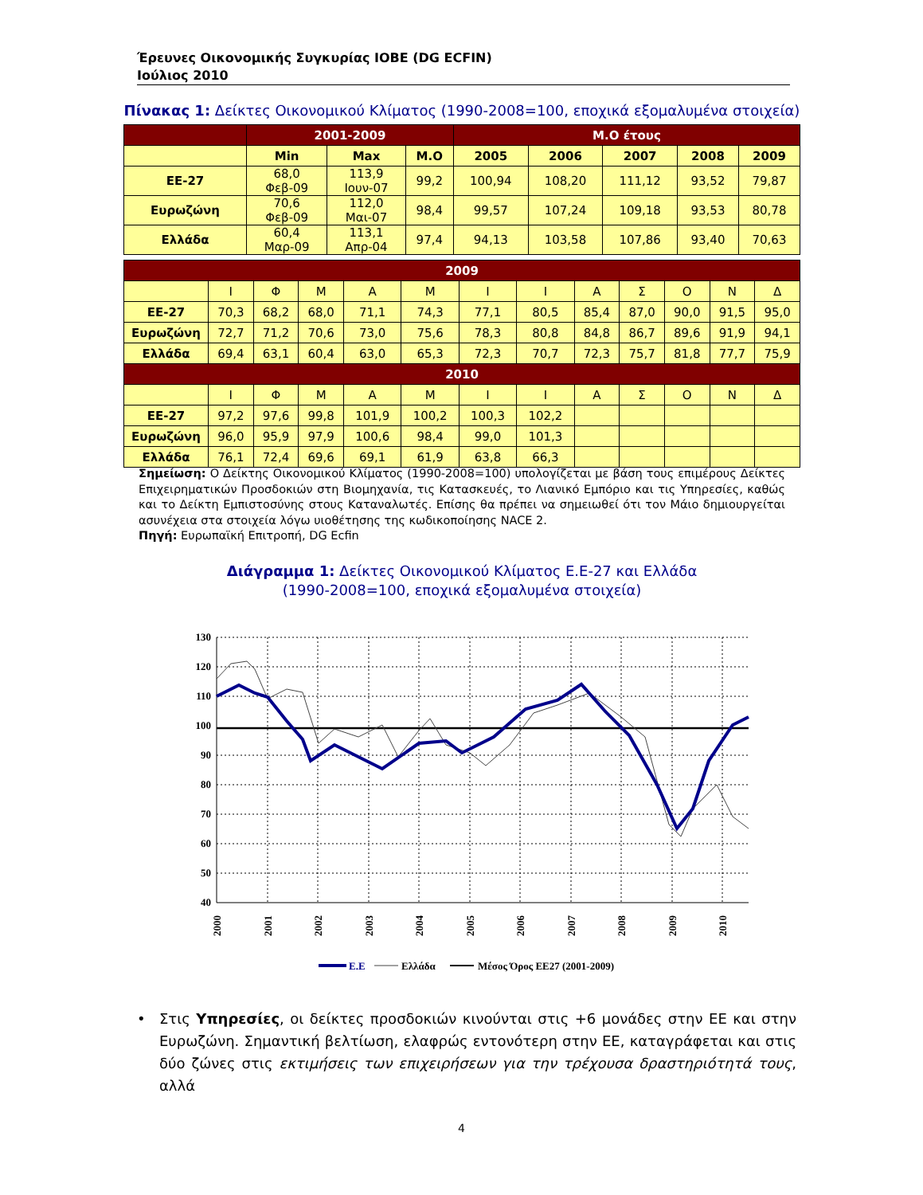Έρευνες Οικονομικής Συγκυρίας ΙΟΒΕ (DG ECFIN)
Ιούλιος 2010
Πίνακας 1: Δείκτες Οικονομικού Κλίματος (1990-2008=100, εποχικά εξομαλυμένα στοιχεία)
| | 2001-2009 | | | Μ.Ο έτους | | | | |
| | Min | Max | Μ.Ο | 2005 | 2006 | 2007 | 2008 | 2009 |
| ΕΕ-27 | 68,0 Φεβ-09 | 113,9 Ιουν-07 | 99,2 | 100,94 | 108,20 | 111,12 | 93,52 | 79,87 |
| Ευρωζώνη | 70,6 Φεβ-09 | 112,0 Μαι-07 | 98,4 | 99,57 | 107,24 | 109,18 | 93,53 | 80,78 |
| Ελλάδα | 60,4 Μαρ-09 | 113,1 Απρ-04 | 97,4 | 94,13 | 103,58 | 107,86 | 93,40 | 70,63 |
| 2009 | | | | | | | | | | | | |
| | Ι | Φ | Μ | Α | Μ | Ι | Ι | Α | Σ | Ο | Ν | Δ |
| ΕΕ-27 | 70,3 | 68,2 | 68,0 | 71,1 | 74,3 | 77,1 | 80,5 | 85,4 | 87,0 | 90,0 | 91,5 | 95,0 |
| Ευρωζώνη | 72,7 | 71,2 | 70,6 | 73,0 | 75,6 | 78,3 | 80,8 | 84,8 | 86,7 | 89,6 | 91,9 | 94,1 |
| Ελλάδα | 69,4 | 63,1 | 60,4 | 63,0 | 65,3 | 72,3 | 70,7 | 72,3 | 75,7 | 81,8 | 77,7 | 75,9 |
| 2010 | | | | | | | | | | | | |
| | Ι | Φ | Μ | Α | Μ | Ι | Ι | Α | Σ | Ο | Ν | Δ |
| ΕΕ-27 | 97,2 | 97,6 | 99,8 | 101,9 | 100,2 | 100,3 | 102,2 | | | | | |
| Ευρωζώνη | 96,0 | 95,9 | 97,9 | 100,6 | 98,4 | 99,0 | 101,3 | | | | | |
| Ελλάδα | 76,1 | 72,4 | 69,6 | 69,1 | 61,9 | 63,8 | 66,3 | | | | | |
Σημείωση: Ο Δείκτης Οικονομικού Κλίματος (1990-2008=100) υπολογίζεται με βάση τους επιμέρους Δείκτες Επιχειρηματικών Προσδοκιών στη Βιομηχανία, τις Κατασκευές, το Λιανικό Εμπόριο και τις Υπηρεσίες, καθώς και το Δείκτη Εμπιστοσύνης στους Καταναλωτές. Επίσης θα πρέπει να σημειωθεί ότι τον Μάιο δημιουργείται ασυνέχεια στα στοιχεία λόγω υιοθέτησης της κωδικοποίησης NACE 2.
Πηγή: Ευρωπαϊκή Επιτροπή, DG Ecfin
Διάγραμμα 1: Δείκτες Οικονομικού Κλίματος Ε.Ε-27 και Ελλάδα
(1990-2008=100, εποχικά εξομαλυμένα στοιχεία)
130
120
110
100
90
80
70
60
50
40
2000
2001
2002
2003
2004
2005
2006
2007
2008
2009
2010
Ε.Ε
Ελλάδα
Μέσος Όρος ΕΕ27 (2001-2009)
• Στις Υπηρεσίες, οι δείκτες προσδοκιών κινούνται στις +6 μονάδες στην ΕΕ και στην Ευρωζώνη. Σημαντική βελτίωση, ελαφρώς εντονότερη στην ΕΕ, καταγράφεται και στις δύο ζώνες στις εκτιμήσεις των επιχειρήσεων για την τρέχουσα δραστηριότητά τους, αλλά
4